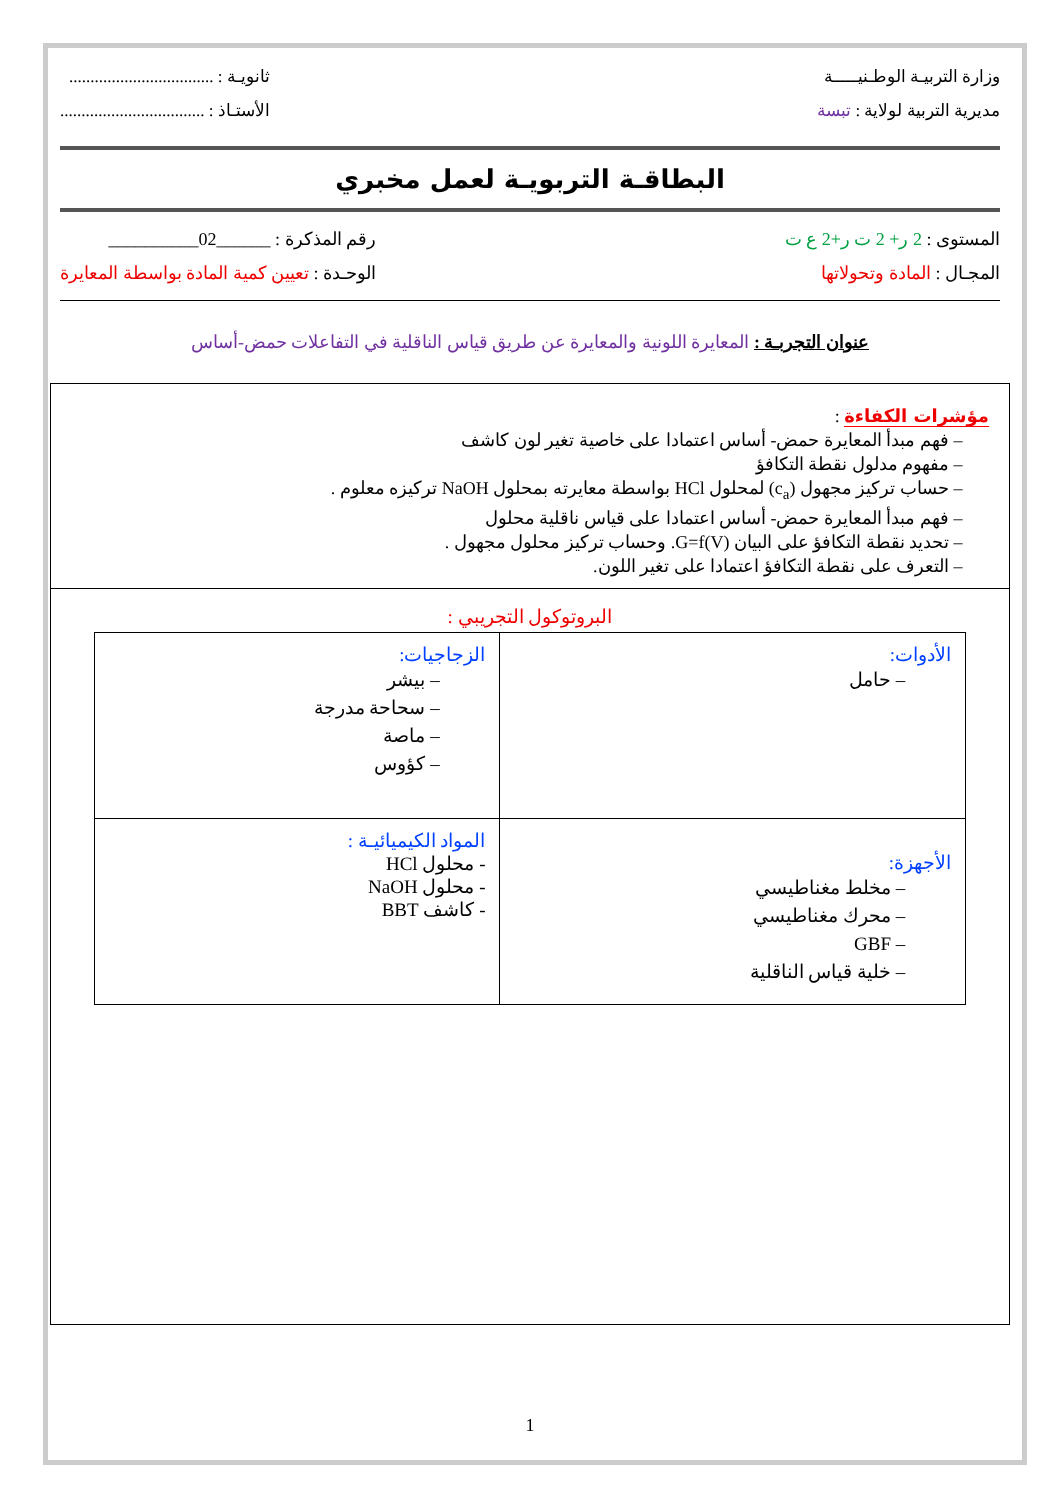وزارة التربيـة الوطـنيـــــة
مديرية التربية لولاية : تبسة
ثانويـة : ..................................
الأستـاذ : ..................................
البطاقـة التربويـة لعمل مخبري
المستوى : 2 ر+ 2 ت ر+2 ع ت
المجـال : المادة وتحولاتها
رقم المذكرة : ______02__________
الوحـدة : تعيين كمية المادة بواسطة المعايرة
عنوان التجربـة : المعايرة اللونية والمعايرة عن طريق قياس الناقلية في التفاعلات حمض-أساس
مؤشرات الكفاءة :
فهم مبدأ المعايرة حمض- أساس اعتمادا على خاصية تغير لون كاشف
مفهوم مدلول نقطة التكافؤ
حساب تركيز مجهول (c<sub>a</sub>) لمحلول HCl بواسطة معايرته بمحلول NaOH تركيزه معلوم .
فهم مبدأ المعايرة حمض- أساس اعتمادا على قياس ناقلية محلول
تحديد نقطة التكافؤ على البيان G=f(V). وحساب تركيز محلول مجهول .
التعرف على نقطة التكافؤ اعتمادا على تغير اللون.
البروتوكول التجريبي :
| الأدوات: حامل | الزجاجيات: بيشر سحاحة مدرجة ماصة كؤوس |
| الأجهزة: مخلط مغناطيسي محرك مغناطيسي GBF خلية قياس الناقلية | المواد الكيميائيـة : - محلول HCl - محلول NaOH - كاشف BBT |
1